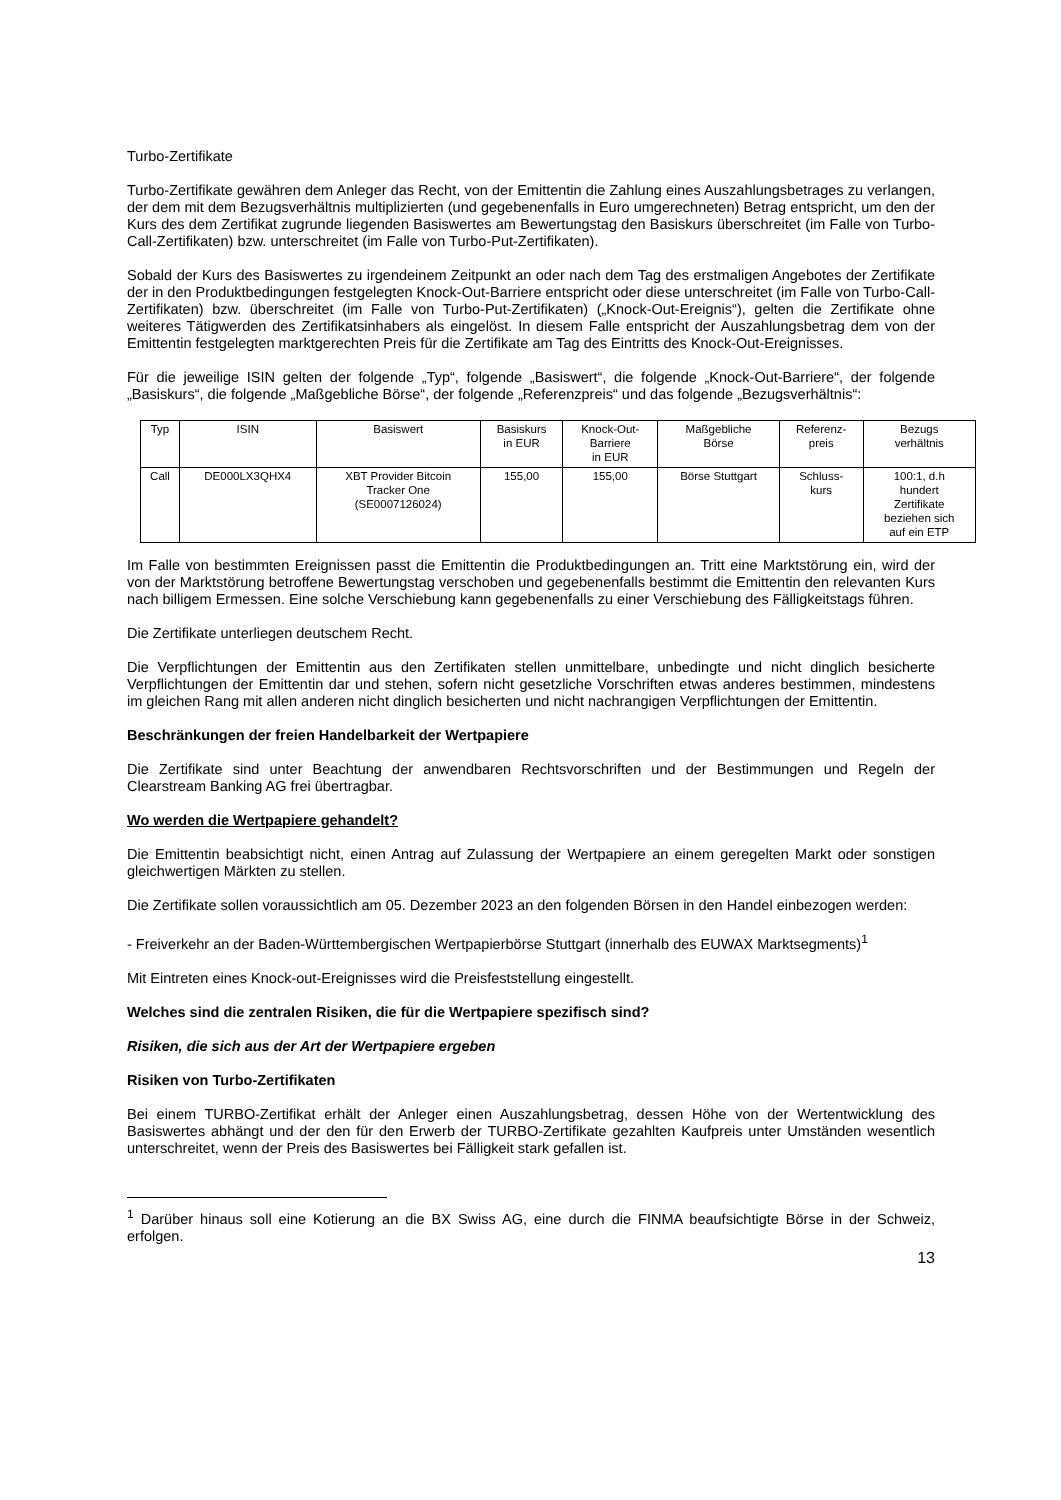Turbo-Zertifikate
Turbo-Zertifikate gewähren dem Anleger das Recht, von der Emittentin die Zahlung eines Auszahlungsbetrages zu verlangen, der dem mit dem Bezugsverhältnis multiplizierten (und gegebenenfalls in Euro umgerechneten) Betrag entspricht, um den der Kurs des dem Zertifikat zugrunde liegenden Basiswertes am Bewertungstag den Basiskurs überschreitet (im Falle von Turbo-Call-Zertifikaten) bzw. unterschreitet (im Falle von Turbo-Put-Zertifikaten).
Sobald der Kurs des Basiswertes zu irgendeinem Zeitpunkt an oder nach dem Tag des erstmaligen Angebotes der Zertifikate der in den Produktbedingungen festgelegten Knock-Out-Barriere entspricht oder diese unterschreitet (im Falle von Turbo-Call-Zertifikaten) bzw. überschreitet (im Falle von Turbo-Put-Zertifikaten) („Knock-Out-Ereignis“), gelten die Zertifikate ohne weiteres Tätigwerden des Zertifikatsinhabers als eingelöst. In diesem Falle entspricht der Auszahlungsbetrag dem von der Emittentin festgelegten marktgerechten Preis für die Zertifikate am Tag des Eintritts des Knock-Out-Ereignisses.
Für die jeweilige ISIN gelten der folgende „Typ“, folgende „Basiswert“, die folgende „Knock-Out-Barriere“, der folgende „Basiskurs“, die folgende „Maßgebliche Börse“, der folgende „Referenzpreis“ und das folgende „Bezugsverhältnis“:
| Typ | ISIN | Basiswert | Basiskurs in EUR | Knock-Out- Barriere in EUR | Maßgebliche Börse | Referenz- preis | Bezugs verhältnis |
| --- | --- | --- | --- | --- | --- | --- | --- |
| Call | DE000LX3QHX4 | XBT Provider Bitcoin Tracker One (SE0007126024) | 155,00 | 155,00 | Börse Stuttgart | Schluss- kurs | 100:1, d.h hundert Zertifikate beziehen sich auf ein ETP |
Im Falle von bestimmten Ereignissen passt die Emittentin die Produktbedingungen an. Tritt eine Marktstörung ein, wird der von der Marktstörung betroffene Bewertungstag verschoben und gegebenenfalls bestimmt die Emittentin den relevanten Kurs nach billigem Ermessen. Eine solche Verschiebung kann gegebenenfalls zu einer Verschiebung des Fälligkeitstags führen.
Die Zertifikate unterliegen deutschem Recht.
Die Verpflichtungen der Emittentin aus den Zertifikaten stellen unmittelbare, unbedingte und nicht dinglich besicherte Verpflichtungen der Emittentin dar und stehen, sofern nicht gesetzliche Vorschriften etwas anderes bestimmen, mindestens im gleichen Rang mit allen anderen nicht dinglich besicherten und nicht nachrangigen Verpflichtungen der Emittentin.
Beschränkungen der freien Handelbarkeit der Wertpapiere
Die Zertifikate sind unter Beachtung der anwendbaren Rechtsvorschriften und der Bestimmungen und Regeln der Clearstream Banking AG frei übertragbar.
Wo werden die Wertpapiere gehandelt?
Die Emittentin beabsichtigt nicht, einen Antrag auf Zulassung der Wertpapiere an einem geregelten Markt oder sonstigen gleichwertigen Märkten zu stellen.
Die Zertifikate sollen voraussichtlich am 05. Dezember 2023 an den folgenden Börsen in den Handel einbezogen werden:
- Freiverkehr an der Baden-Württembergischen Wertpapierbörse Stuttgart (innerhalb des EUWAX Marktsegments)<sup>1</sup>
Mit Eintreten eines Knock-out-Ereignisses wird die Preisfeststellung eingestellt.
Welches sind die zentralen Risiken, die für die Wertpapiere spezifisch sind?
Risiken, die sich aus der Art der Wertpapiere ergeben
Risiken von Turbo-Zertifikaten
Bei einem TURBO-Zertifikat erhält der Anleger einen Auszahlungsbetrag, dessen Höhe von der Wertentwicklung des Basiswertes abhängt und der den für den Erwerb der TURBO-Zertifikate gezahlten Kaufpreis unter Umständen wesentlich unterschreitet, wenn der Preis des Basiswertes bei Fälligkeit stark gefallen ist.
<sup>1</sup> Darüber hinaus soll eine Kotierung an die BX Swiss AG, eine durch die FINMA beaufsichtigte Börse in der Schweiz, erfolgen.
13